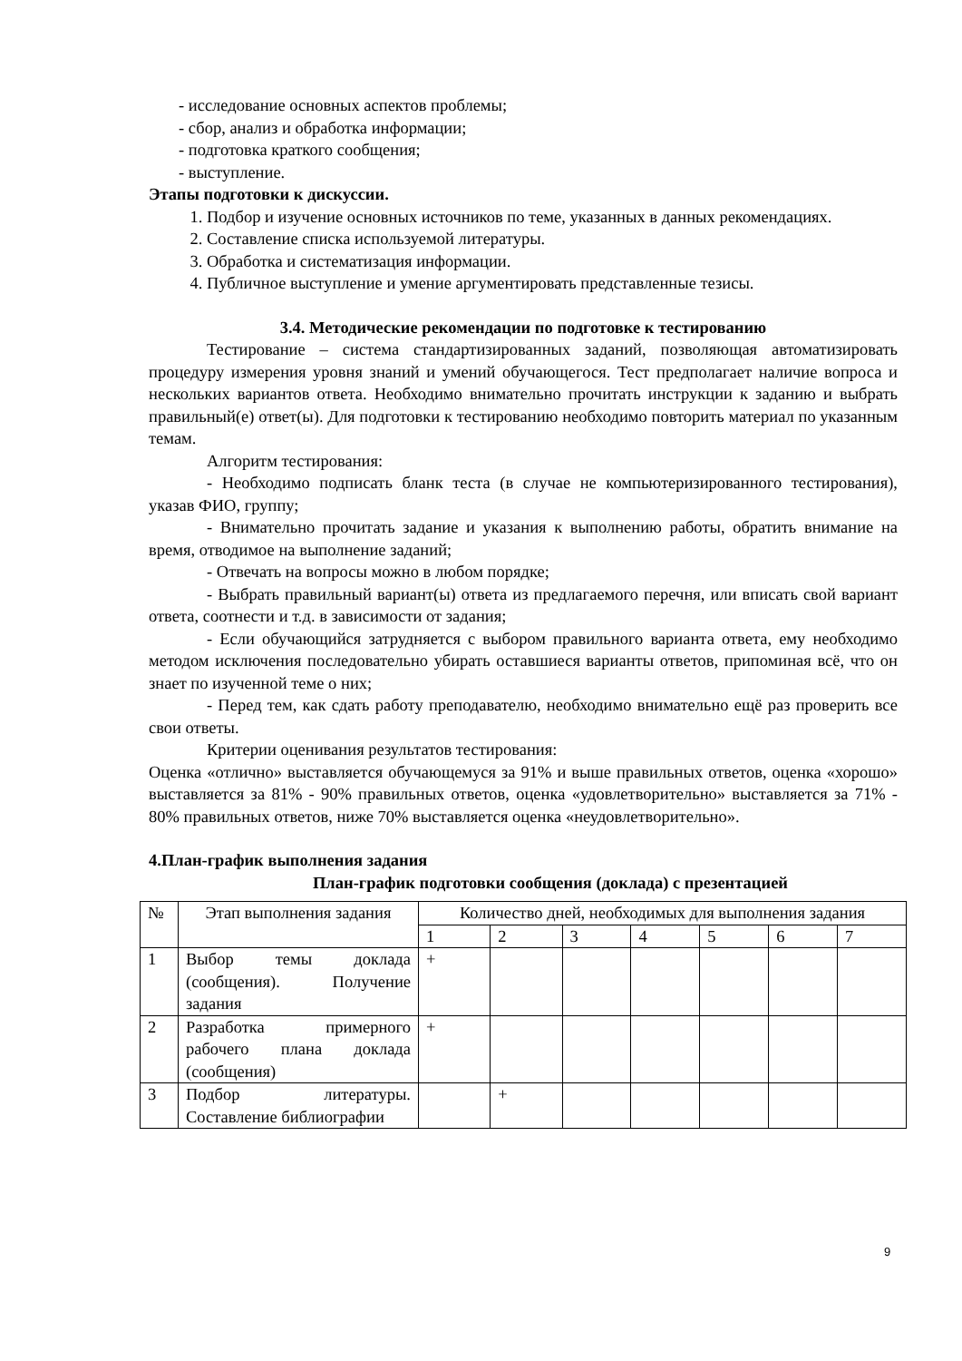- исследование основных аспектов проблемы;
- сбор, анализ и обработка информации;
- подготовка краткого сообщения;
- выступление.
Этапы подготовки к дискуссии.
1. Подбор и изучение основных источников по теме, указанных в данных рекомендациях.
2. Составление списка используемой литературы.
3. Обработка и систематизация информации.
4. Публичное выступление и умение аргументировать представленные тезисы.
3.4. Методические рекомендации по подготовке к тестированию
Тестирование – система стандартизированных заданий, позволяющая автоматизировать процедуру измерения уровня знаний и умений обучающегося. Тест предполагает наличие вопроса и нескольких вариантов ответа. Необходимо внимательно прочитать инструкции к заданию и выбрать правильный(е) ответ(ы). Для подготовки к тестированию необходимо повторить материал по указанным темам.
Алгоритм тестирования:
- Необходимо подписать бланк теста (в случае не компьютеризированного тестирования), указав ФИО, группу;
- Внимательно прочитать задание и указания к выполнению работы, обратить внимание на время, отводимое на выполнение заданий;
- Отвечать на вопросы можно в любом порядке;
- Выбрать правильный вариант(ы) ответа из предлагаемого перечня, или вписать свой вариант ответа, соотнести и т.д. в зависимости от задания;
- Если обучающийся затрудняется с выбором правильного варианта ответа, ему необходимо методом исключения последовательно убирать оставшиеся варианты ответов, припоминая всё, что он знает по изученной теме о них;
- Перед тем, как сдать работу преподавателю, необходимо внимательно ещё раз проверить все свои ответы.
Критерии оценивания результатов тестирования:
Оценка «отлично» выставляется обучающемуся за 91% и выше правильных ответов, оценка «хорошо» выставляется за 81% - 90% правильных ответов, оценка «удовлетворительно» выставляется за 71% - 80% правильных ответов, ниже 70% выставляется оценка «неудовлетворительно».
4.План-график выполнения задания
План-график подготовки сообщения (доклада) с презентацией
| № | Этап выполнения задания | Количество дней, необходимых для выполнения задания | | | | | | |
| | | 1 | 2 | 3 | 4 | 5 | 6 | 7 |
| 1 | Выбор темы доклада (сообщения). Получение задания | + | | | | | | |
| 2 | Разработка примерного рабочего плана доклада (сообщения) | + | | | | | | |
| 3 | Подбор литературы. Составление библиографии | | + | | | | | |
9